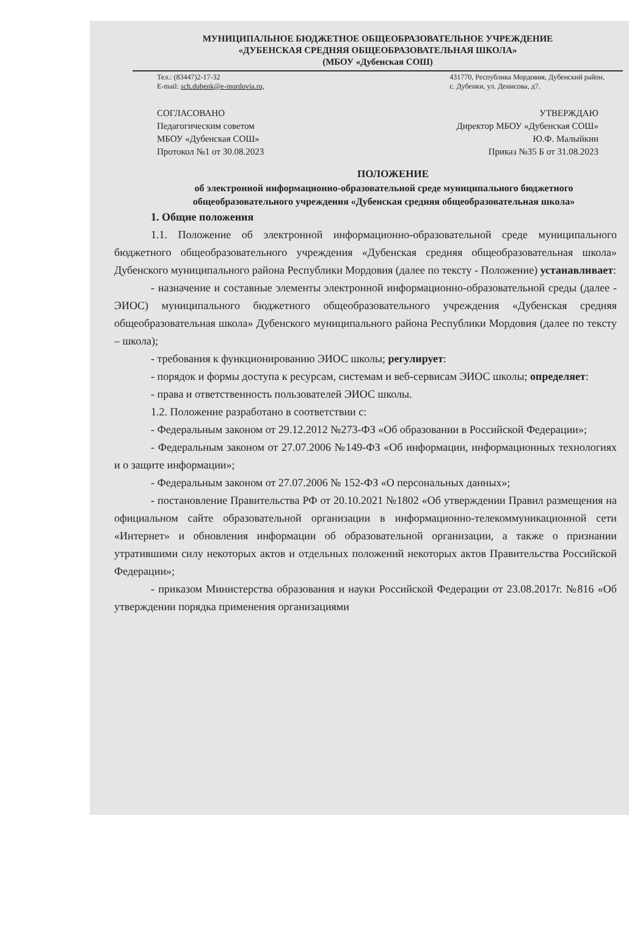МУНИЦИПАЛЬНОЕ БЮДЖЕТНОЕ ОБЩЕОБРАЗОВАТЕЛЬНОЕ УЧРЕЖДЕНИЕ
«ДУБЕНСКАЯ СРЕДНЯЯ ОБЩЕОБРАЗОВАТЕЛЬНАЯ ШКОЛА»
(МБОУ «Дубенская СОШ)
Тел.: (83447)2-17-32
E-mail: sch.dubenk@e-mordovia.ru,
431770, Республика Мордовия, Дубенский район,
с. Дубенки, ул. Денисова, д7.
СОГЛАСОВАНО
Педагогическим советом
МБОУ «Дубенская СОШ»
Протокол №1 от 30.08.2023
УТВЕРЖДАЮ
Директор МБОУ «Дубенская СОШ»
Ю.Ф. Малыйкин
Приказ №35 Б от 31.08.2023
ПОЛОЖЕНИЕ
об электронной информационно-образовательной среде муниципального бюджетного общеобразовательного учреждения «Дубенская средняя общеобразовательная школа»
1. Общие положения
1.1. Положение об электронной информационно-образовательной среде муниципального бюджетного общеобразовательного учреждения «Дубенская средняя общеобразовательная школа» Дубенского муниципального района Республики Мордовия (далее по тексту - Положение) устанавливает:
- назначение и составные элементы электронной информационно-образовательной среды (далее - ЭИОС) муниципального бюджетного общеобразовательного учреждения «Дубенская средняя общеобразовательная школа» Дубенского муниципального района Республики Мордовия (далее по тексту – школа);
- требования к функционированию ЭИОС школы; регулирует:
- порядок и формы доступа к ресурсам, системам и веб-сервисам ЭИОС школы; определяет:
- права и ответственность пользователей ЭИОС школы.
1.2. Положение разработано в соответствии с:
- Федеральным законом от 29.12.2012 №273-ФЗ «Об образовании в Российской Федерации»;
- Федеральным законом от 27.07.2006 №149-ФЗ «Об информации, информационных технологиях и о защите информации»;
- Федеральным законом от 27.07.2006 № 152-ФЗ «О персональных данных»;
- постановление Правительства РФ от 20.10.2021 №1802 «Об утверждении Правил размещения на официальном сайте образовательной организации в информационно-телекоммуникационной сети «Интернет» и обновления информации об образовательной организации, а также о признании утратившими силу некоторых актов и отдельных положений некоторых актов Правительства Российской Федерации»;
- приказом Министерства образования и науки Российской Федерации от 23.08.2017г. №816 «Об утверждении порядка применения организациями